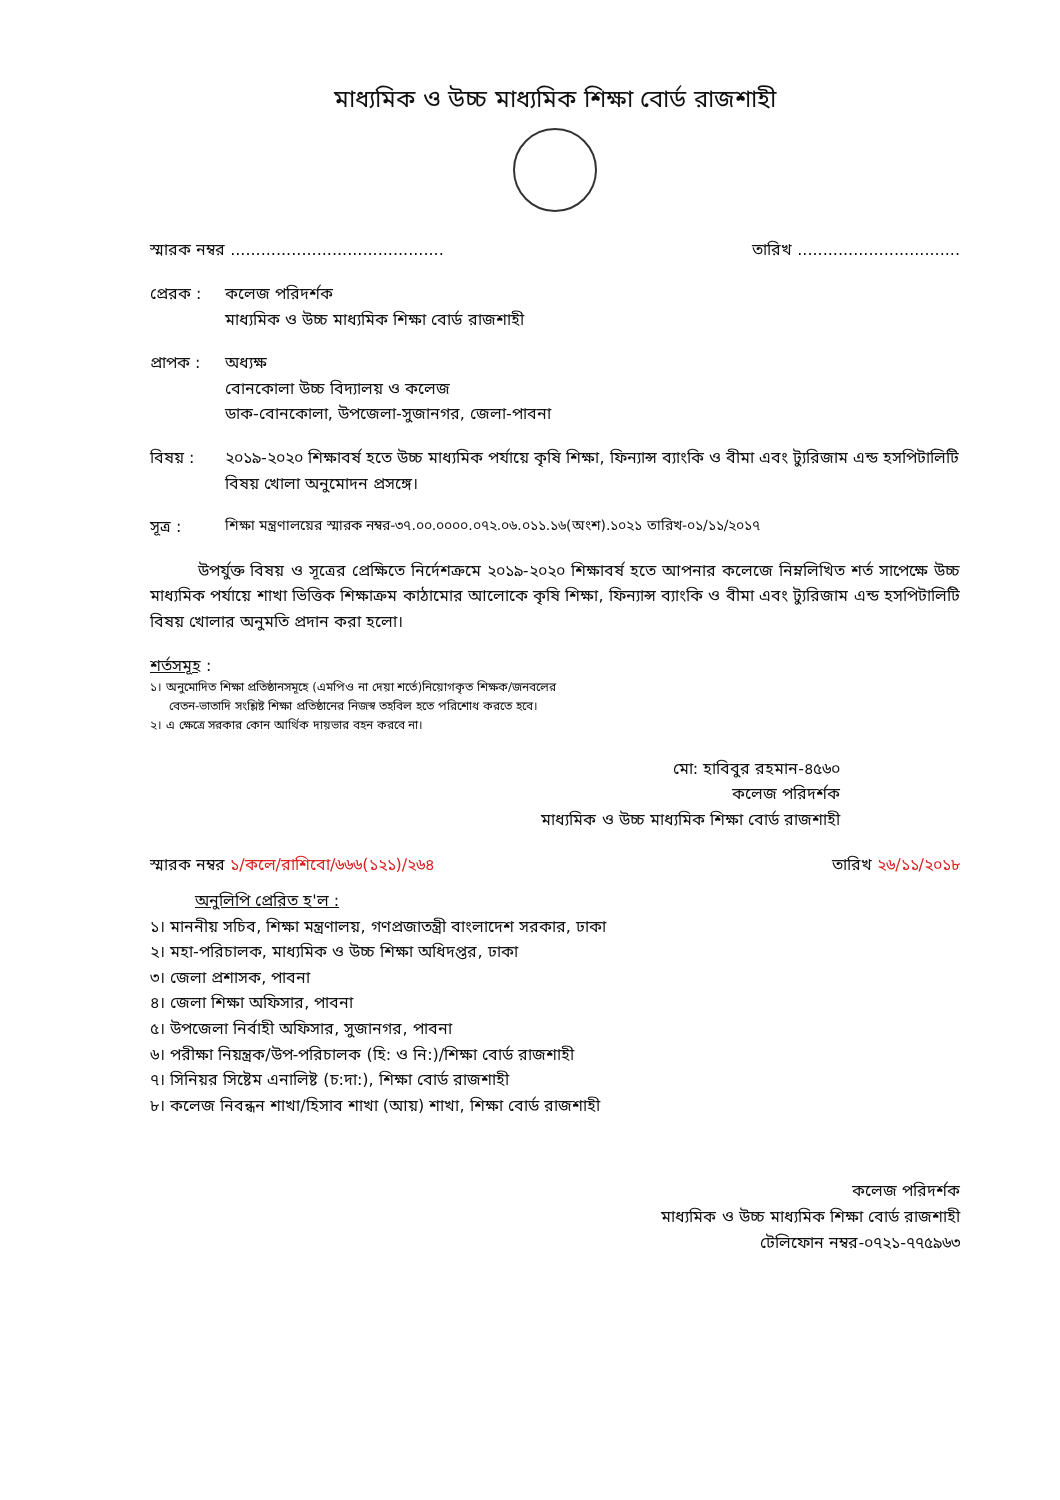মাধ্যমিক ও উচ্চ মাধ্যমিক শিক্ষা বোর্ড রাজশাহী
স্মারক নম্বর .......................................... তারিখ ................................
প্রেরক : কলেজ পরিদর্শক
মাধ্যমিক ও উচ্চ মাধ্যমিক শিক্ষা বোর্ড রাজশাহী
প্রাপক : অধ্যক্ষ
বোনকোলা উচ্চ বিদ্যালয় ও কলেজ
ডাক-বোনকোলা, উপজেলা-সুজানগর, জেলা-পাবনা
বিষয় : ২০১৯-২০২০ শিক্ষাবর্ষ হতে উচ্চ মাধ্যমিক পর্যায়ে কৃষি শিক্ষা, ফিন্যান্স ব্যাংকি ও বীমা এবং ট্যুরিজাম এন্ড হসপিটালিটি বিষয় খোলা অনুমোদন প্রসঙ্গে।
সূত্র : শিক্ষা মন্ত্রণালয়ের স্মারক নম্বর-৩৭.০০.০০০০.০৭২.০৬.০১১.১৬(অংশ).১০২১ তারিখ-০১/১১/২০১৭
উপর্যুক্ত বিষয় ও সূত্রের প্রেক্ষিতে নির্দেশক্রমে ২০১৯-২০২০ শিক্ষাবর্ষ হতে আপনার কলেজে নিম্নলিখিত শর্ত সাপেক্ষে উচ্চ মাধ্যমিক পর্যায়ে শাখা ভিত্তিক শিক্ষাক্রম কাঠামোর আলোকে কৃষি শিক্ষা, ফিন্যান্স ব্যাংকি ও বীমা এবং ট্যুরিজাম এন্ড হসপিটালিটি বিষয় খোলার অনুমতি প্রদান করা হলো।
শর্তসমূহ :
১। অনুমোদিত শিক্ষা প্রতিষ্ঠানসমূহে (এমপিও না দেয়া শর্তে)নিয়োগকৃত শিক্ষক/জনবলের
বেতন-ভাতাদি সংশ্লিষ্ট শিক্ষা প্রতিষ্ঠানের নিজস্ব তহবিল হতে পরিশোধ করতে হবে।
২। এ ক্ষেত্রে সরকার কোন আর্থিক দায়ভার বহন করবে না।
মো: হাবিবুর রহমান-৪৫৬০
কলেজ পরিদর্শক
মাধ্যমিক ও উচ্চ মাধ্যমিক শিক্ষা বোর্ড রাজশাহী
স্মারক নম্বর ১/কলে/রাশিবো/৬৬৬(১২১)/২৬৪ তারিখ ২৬/১১/২০১৮
অনুলিপি প্রেরিত হ'ল :
১। মাননীয় সচিব, শিক্ষা মন্ত্রণালয়, গণপ্রজাতন্ত্রী বাংলাদেশ সরকার, ঢাকা
২। মহা-পরিচালক, মাধ্যমিক ও উচ্চ শিক্ষা অধিদপ্তর, ঢাকা
৩। জেলা প্রশাসক, পাবনা
৪। জেলা শিক্ষা অফিসার, পাবনা
৫। উপজেলা নির্বাহী অফিসার, সুজানগর, পাবনা
৬। পরীক্ষা নিয়ন্ত্রক/উপ-পরিচালক (হি: ও নি:)/শিক্ষা বোর্ড রাজশাহী
৭। সিনিয়র সিষ্টেম এনালিষ্ট (চ:দা:), শিক্ষা বোর্ড রাজশাহী
৮। কলেজ নিবন্ধন শাখা/হিসাব শাখা (আয়) শাখা, শিক্ষা বোর্ড রাজশাহী
কলেজ পরিদর্শক
মাধ্যমিক ও উচ্চ মাধ্যমিক শিক্ষা বোর্ড রাজশাহী
টেলিফোন নম্বর-০৭২১-৭৭৫৯৬৩